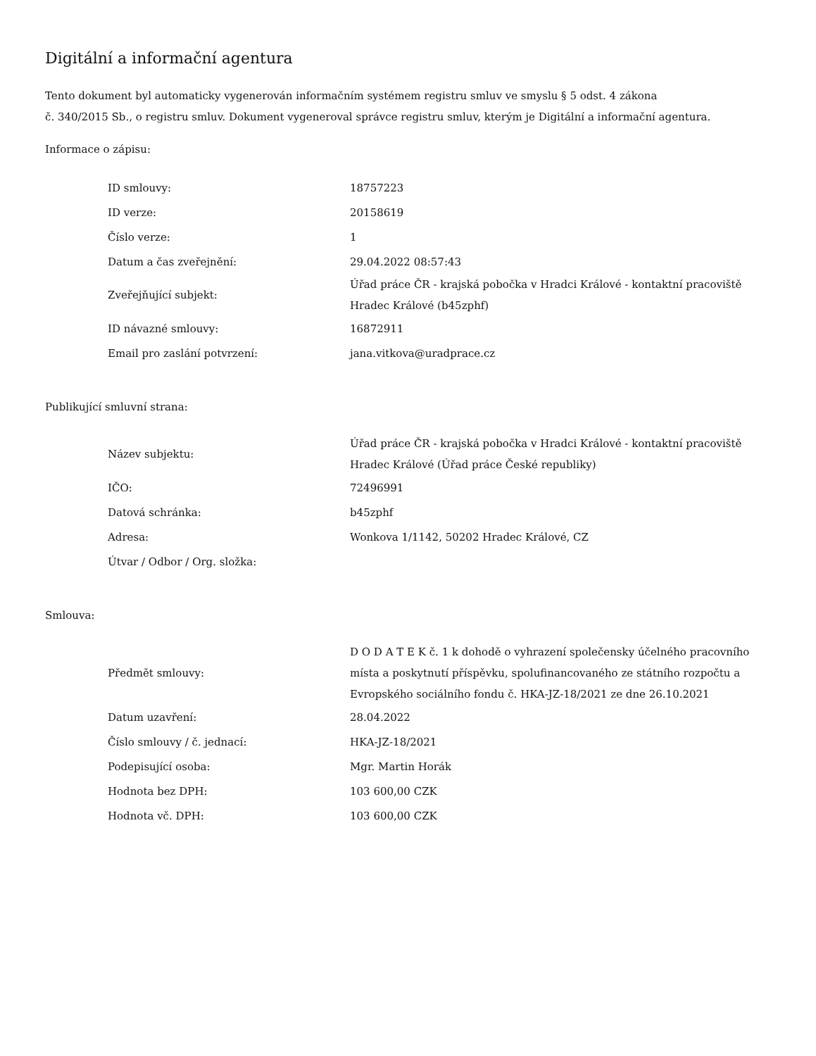Digitální a informační agentura
Tento dokument byl automaticky vygenerován informačním systémem registru smluv ve smyslu § 5 odst. 4 zákona
č. 340/2015 Sb., o registru smluv. Dokument vygeneroval správce registru smluv, kterým je Digitální a informační agentura.
Informace o zápisu:
| ID smlouvy: | 18757223 |
| ID verze: | 20158619 |
| Číslo verze: | 1 |
| Datum a čas zveřejnění: | 29.04.2022 08:57:43 |
| Zveřejňující subjekt: | Úřad práce ČR - krajská pobočka v Hradci Králové - kontaktní pracoviště Hradec Králové (b45zphf) |
| ID návazné smlouvy: | 16872911 |
| Email pro zaslání potvrzení: | jana.vitkova@uradprace.cz |
Publikující smluvní strana:
| Název subjektu: | Úřad práce ČR - krajská pobočka v Hradci Králové - kontaktní pracoviště Hradec Králové (Úřad práce České republiky) |
| IČO: | 72496991 |
| Datová schránka: | b45zphf |
| Adresa: | Wonkova 1/1142, 50202 Hradec Králové, CZ |
| Útvar / Odbor / Org. složka: | |
Smlouva:
| Předmět smlouvy: | D O D A T E K č. 1 k dohodě o vyhrazení společensky účelného pracovního místa a poskytnutí příspěvku, spolufinancovaného ze státního rozpočtu a Evropského sociálního fondu č. HKA-JZ-18/2021 ze dne 26.10.2021 |
| Datum uzavření: | 28.04.2022 |
| Číslo smlouvy / č. jednací: | HKA-JZ-18/2021 |
| Podepisující osoba: | Mgr. Martin Horák |
| Hodnota bez DPH: | 103 600,00 CZK |
| Hodnota vč. DPH: | 103 600,00 CZK |